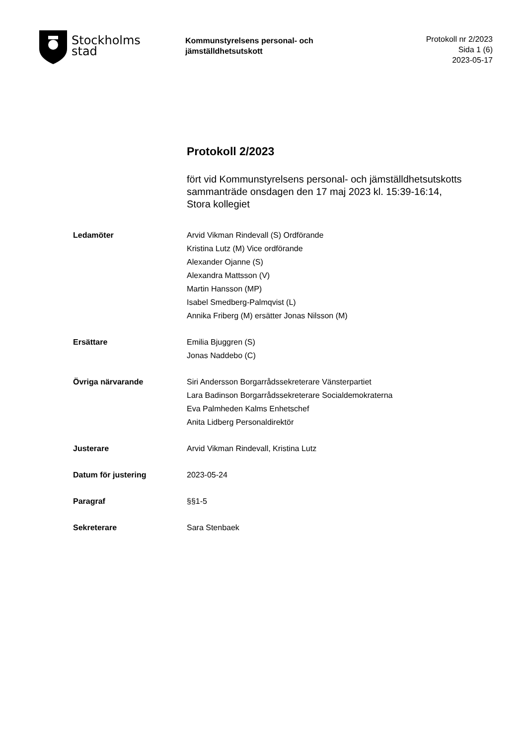Stockholms
stad
Kommunstyrelsens personal- och jämställdhetsutskott
Protokoll nr 2/2023
Sida 1 (6)
2023-05-17
Protokoll 2/2023
fört vid Kommunstyrelsens personal- och jämställdhetsutskotts sammanträde onsdagen den 17 maj 2023 kl. 15:39-16:14, Stora kollegiet
| Ledamöter | Arvid Vikman Rindevall (S) Ordförande Kristina Lutz (M) Vice ordförande Alexander Ojanne (S) Alexandra Mattsson (V) Martin Hansson (MP) Isabel Smedberg-Palmqvist (L) Annika Friberg (M) ersätter Jonas Nilsson (M) |
| Ersättare | Emilia Bjuggren (S) Jonas Naddebo (C) |
| Övriga närvarande | Siri Andersson Borgarrådssekreterare Vänsterpartiet Lara Badinson Borgarrådssekreterare Socialdemokraterna Eva Palmheden Kalms Enhetschef Anita Lidberg Personaldirektör |
| Justerare | Arvid Vikman Rindevall, Kristina Lutz |
| Datum för justering | 2023-05-24 |
| Paragraf | §§1-5 |
| Sekreterare | Sara Stenbaek |